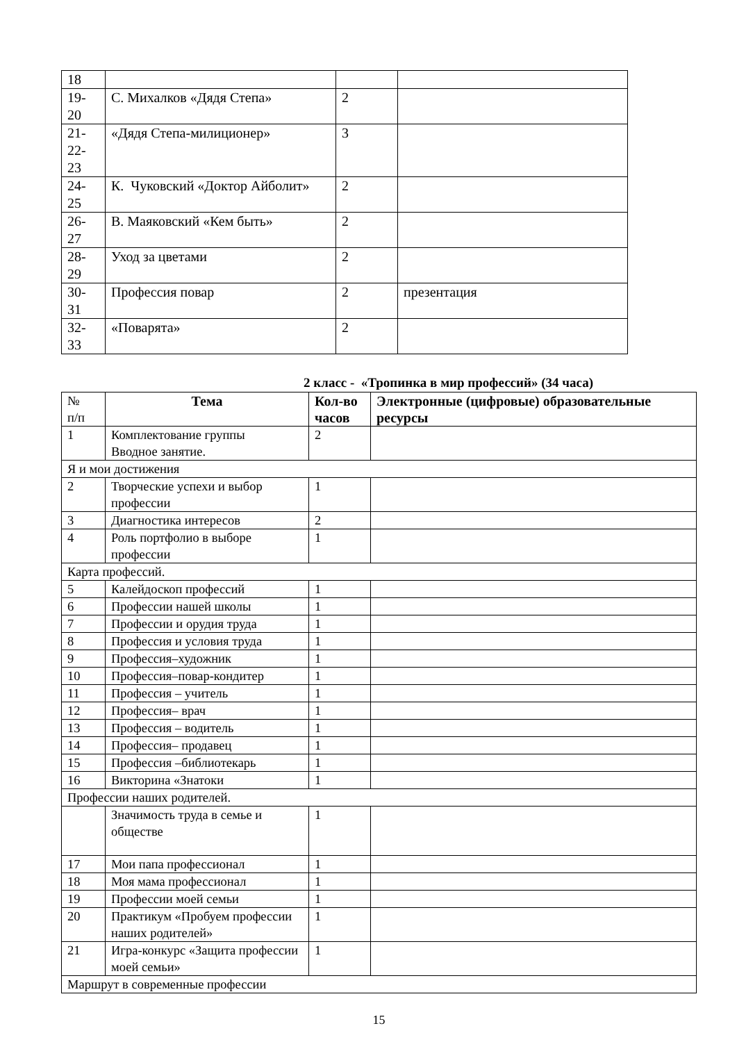| 18 | | | |
| 19- 20 | С. Михалков «Дядя Степа» | 2 | |
| 21- 22- 23 | «Дядя Степа-милиционер» | 3 | |
| 24- 25 | К. Чуковский «Доктор Айболит» | 2 | |
| 26- 27 | В. Маяковский «Кем быть» | 2 | |
| 28- 29 | Уход за цветами | 2 | |
| 30- 31 | Профессия повар | 2 | презентация |
| 32- 33 | «Поварята» | 2 | |
2 класс - «Тропинка в мир профессий» (34 часа)
| № п/п | Тема | Кол-во часов | Электронные (цифровые) образовательные ресурсы |
| 1 | Комплектование группы Вводное занятие. | 2 | |
| Я и мои достижения | | | |
| 2 | Творческие успехи и выбор профессии | 1 | |
| 3 | Диагностика интересов | 2 | |
| 4 | Роль портфолио в выборе профессии | 1 | |
| Карта профессий. | | | |
| 5 | Калейдоскоп профессий | 1 | |
| 6 | Профессии нашей школы | 1 | |
| 7 | Профессии и орудия труда | 1 | |
| 8 | Профессия и условия труда | 1 | |
| 9 | Профессия–художник | 1 | |
| 10 | Профессия–повар-кондитер | 1 | |
| 11 | Профессия – учитель | 1 | |
| 12 | Профессия– врач | 1 | |
| 13 | Профессия – водитель | 1 | |
| 14 | Профессия– продавец | 1 | |
| 15 | Профессия –библиотекарь | 1 | |
| 16 | Викторина «Знатоки | 1 | |
| Профессии наших родителей. | | | |
| | Значимость труда в семье и обществе | 1 | |
| 17 | Мои папа профессионал | 1 | |
| 18 | Моя мама профессионал | 1 | |
| 19 | Профессии моей семьи | 1 | |
| 20 | Практикум «Пробуем профессии наших родителей» | 1 | |
| 21 | Игра-конкурс «Защита профессии моей семьи» | 1 | |
| Маршрут в современные профессии | | | |
15